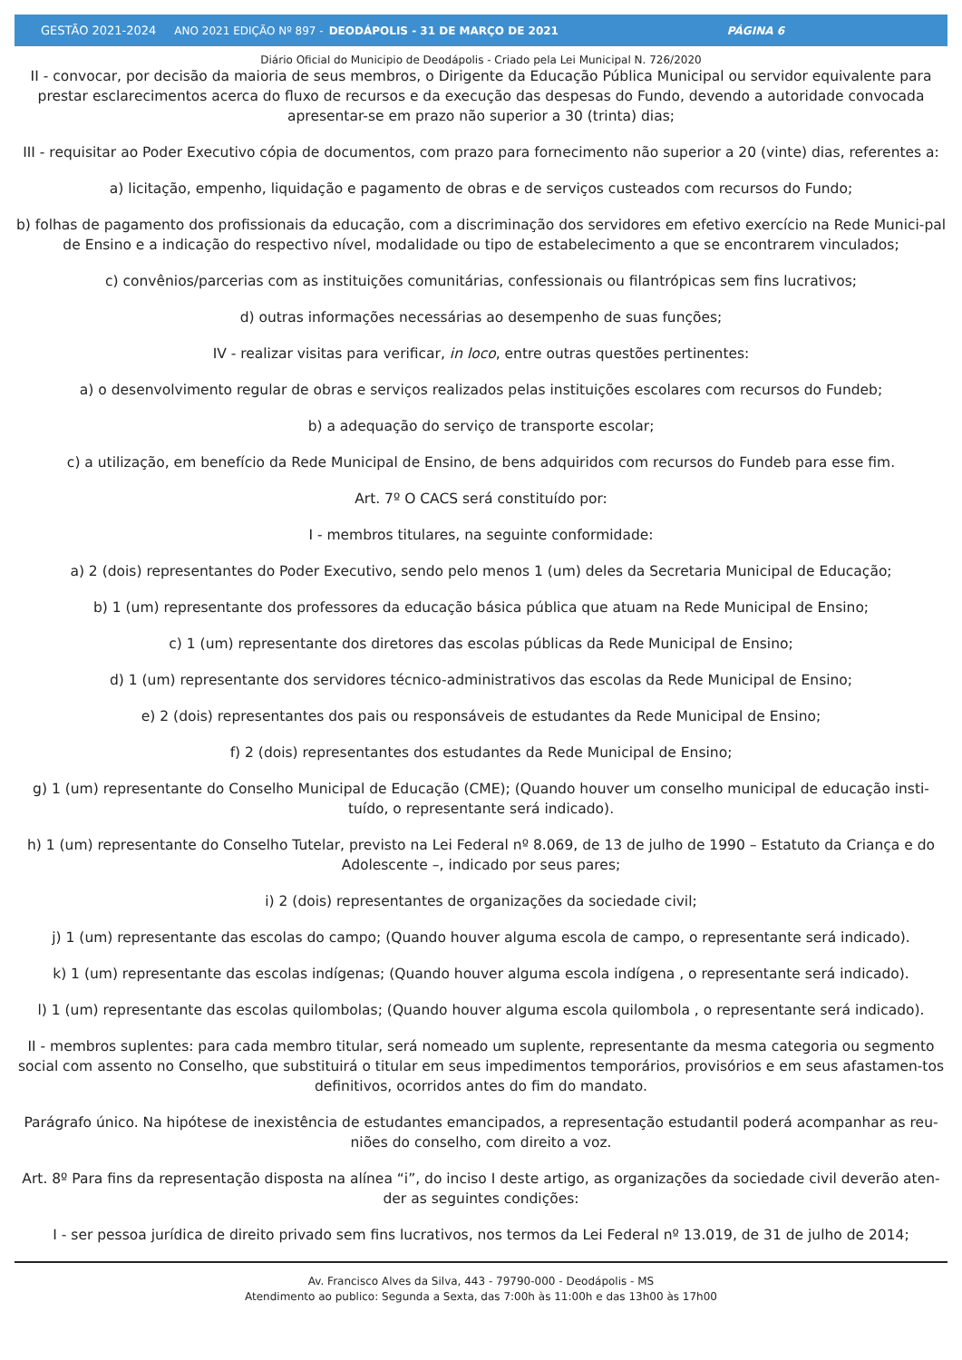GESTÃO 2021-2024 ANO 2021 EDIÇÃO Nº 897 - DEODÁPOLIS - 31 DE MARÇO DE 2021 PÁGINA 6
Diário Oficial do Municipio de Deodápolis - Criado pela Lei Municipal N. 726/2020
II - convocar, por decisão da maioria de seus membros, o Dirigente da Educação Pública Municipal ou servidor equivalente para prestar esclarecimentos acerca do fluxo de recursos e da execução das despesas do Fundo, devendo a autoridade convocada apresentar-se em prazo não superior a 30 (trinta) dias;
III - requisitar ao Poder Executivo cópia de documentos, com prazo para fornecimento não superior a 20 (vinte) dias, referentes a:
a) licitação, empenho, liquidação e pagamento de obras e de serviços custeados com recursos do Fundo;
b) folhas de pagamento dos profissionais da educação, com a discriminação dos servidores em efetivo exercício na Rede Munici-pal de Ensino e a indicação do respectivo nível, modalidade ou tipo de estabelecimento a que se encontrarem vinculados;
c) convênios/parcerias com as instituições comunitárias, confessionais ou filantrópicas sem fins lucrativos;
d) outras informações necessárias ao desempenho de suas funções;
IV - realizar visitas para verificar, in loco, entre outras questões pertinentes:
a) o desenvolvimento regular de obras e serviços realizados pelas instituições escolares com recursos do Fundeb;
b) a adequação do serviço de transporte escolar;
c) a utilização, em benefício da Rede Municipal de Ensino, de bens adquiridos com recursos do Fundeb para esse fim.
Art. 7º O CACS será constituído por:
I - membros titulares, na seguinte conformidade:
a) 2 (dois) representantes do Poder Executivo, sendo pelo menos 1 (um) deles da Secretaria Municipal de Educação;
b) 1 (um) representante dos professores da educação básica pública que atuam na Rede Municipal de Ensino;
c) 1 (um) representante dos diretores das escolas públicas da Rede Municipal de Ensino;
d) 1 (um) representante dos servidores técnico-administrativos das escolas da Rede Municipal de Ensino;
e) 2 (dois) representantes dos pais ou responsáveis de estudantes da Rede Municipal de Ensino;
f) 2 (dois) representantes dos estudantes da Rede Municipal de Ensino;
g) 1 (um) representante do Conselho Municipal de Educação (CME); (Quando houver um conselho municipal de educação insti-tuído, o representante será indicado).
h) 1 (um) representante do Conselho Tutelar, previsto na Lei Federal nº 8.069, de 13 de julho de 1990 – Estatuto da Criança e do Adolescente –, indicado por seus pares;
i) 2 (dois) representantes de organizações da sociedade civil;
j) 1 (um) representante das escolas do campo; (Quando houver alguma escola de campo, o representante será indicado).
k) 1 (um) representante das escolas indígenas; (Quando houver alguma escola indígena , o representante será indicado).
l) 1 (um) representante das escolas quilombolas; (Quando houver alguma escola quilombola , o representante será indicado).
II - membros suplentes: para cada membro titular, será nomeado um suplente, representante da mesma categoria ou segmento social com assento no Conselho, que substituirá o titular em seus impedimentos temporários, provisórios e em seus afastamen-tos definitivos, ocorridos antes do fim do mandato.
Parágrafo único. Na hipótese de inexistência de estudantes emancipados, a representação estudantil poderá acompanhar as reu-niões do conselho, com direito a voz.
Art. 8º Para fins da representação disposta na alínea “i”, do inciso I deste artigo, as organizações da sociedade civil deverão aten-der as seguintes condições:
I - ser pessoa jurídica de direito privado sem fins lucrativos, nos termos da Lei Federal nº 13.019, de 31 de julho de 2014;
Av. Francisco Alves da Silva, 443 - 79790-000 - Deodápolis - MS
Atendimento ao publico: Segunda a Sexta, das 7:00h às 11:00h e das 13h00 às 17h00